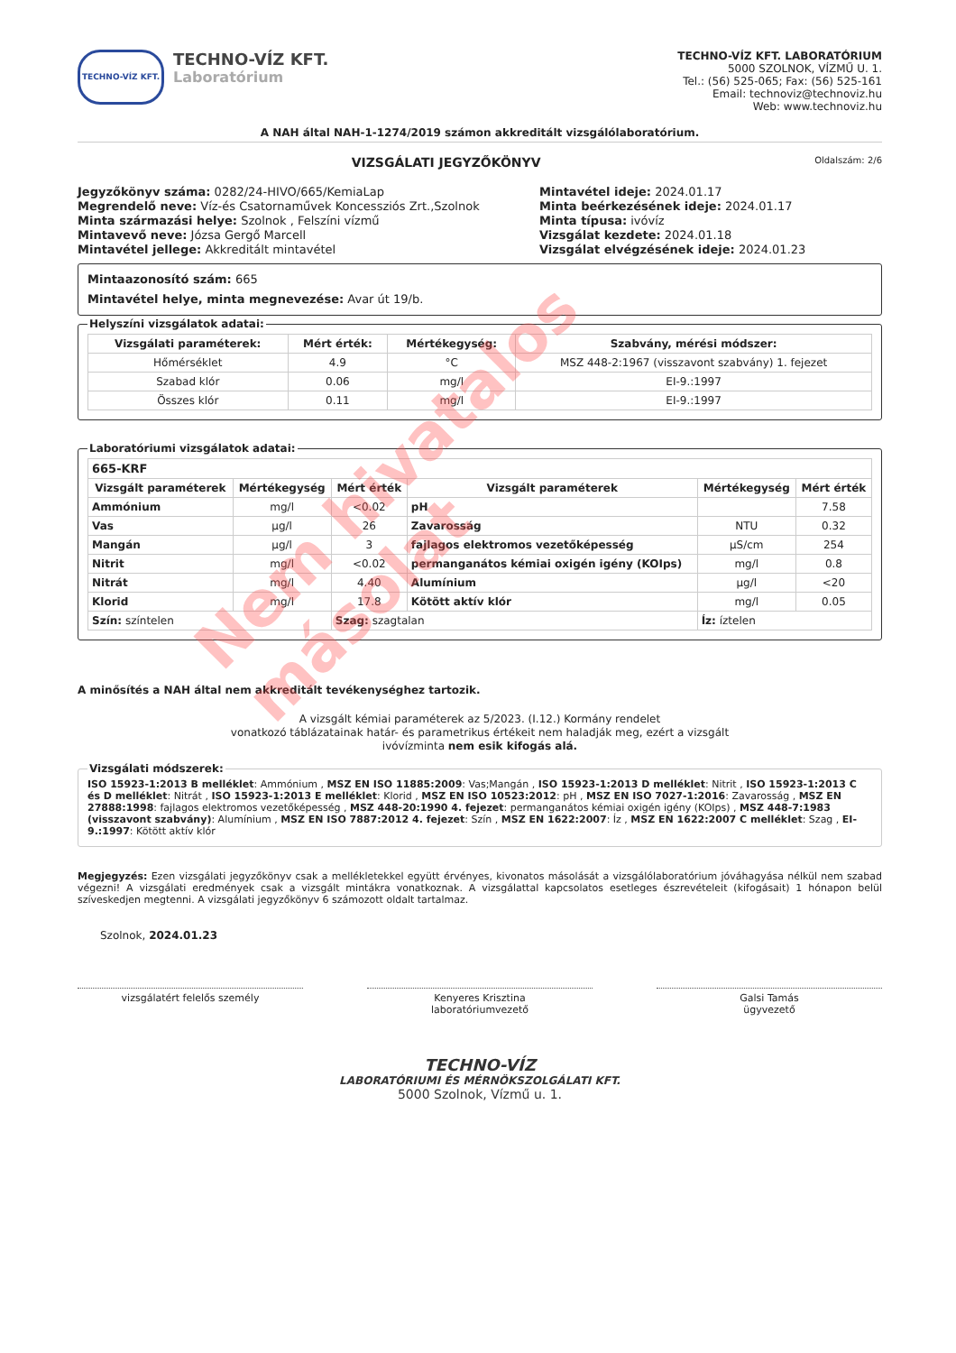TECHNO-VÍZ KFT.
TECHNO-VÍZ KFT.
Laboratórium
TECHNO-VÍZ KFT. LABORATÓRIUM
5000 SZOLNOK, VÍZMŰ U. 1.
Tel.: (56) 525-065; Fax: (56) 525-161
Email: technoviz@technoviz.hu
Web: www.technoviz.hu
A NAH által NAH-1-1274/2019 számon akkreditált vizsgálólaboratórium.
VIZSGÁLATI JEGYZŐKÖNYV Oldalszám: 2/6
Jegyzőkönyv száma: 0282/24-HIVO/665/KemiaLap
Megrendelő neve: Víz-és Csatornaművek Koncessziós Zrt.,Szolnok
Minta származási helye: Szolnok , Felszíni vízmű
Mintavevő neve: Józsa Gergő Marcell
Mintavétel jellege: Akkreditált mintavétel
Mintavétel ideje: 2024.01.17
Minta beérkezésének ideje: 2024.01.17
Minta típusa: ivóvíz
Vizsgálat kezdete: 2024.01.18
Vizsgálat elvégzésének ideje: 2024.01.23
Mintaazonosító szám: 665
Mintavétel helye, minta megnevezése: Avar út 19/b.
Helyszíni vizsgálatok adatai:
| Vizsgálati paraméterek: | Mért érték: | Mértékegység: | Szabvány, mérési módszer: |
| --- | --- | --- | --- |
| Hőmérséklet | 4.9 | °C | MSZ 448-2:1967 (visszavont szabvány) 1. fejezet |
| Szabad klór | 0.06 | mg/l | EI-9.:1997 |
| Összes klór | 0.11 | mg/l | EI-9.:1997 |
Laboratóriumi vizsgálatok adatai:
| 665-KRF | | | | | |
| Vizsgált paraméterek | Mértékegység | Mért érték | Vizsgált paraméterek | Mértékegység | Mért érték |
| Ammónium | mg/l | <0.02 | pH | | 7.58 |
| Vas | µg/l | 26 | Zavarosság | NTU | 0.32 |
| Mangán | µg/l | 3 | fajlagos elektromos vezetőképesség | µS/cm | 254 |
| Nitrit | mg/l | <0.02 | permanganátos kémiai oxigén igény (KOIps) | mg/l | 0.8 |
| Nitrát | mg/l | 4.40 | Alumínium | µg/l | <20 |
| Klorid | mg/l | 17.8 | Kötött aktív klór | mg/l | 0.05 |
| Szín: színtelen | | Szag: szagtalan | | Íz: íztelen | |
A minősítés a NAH által nem akkreditált tevékenységhez tartozik.
A vizsgált kémiai paraméterek az 5/2023. (I.12.) Kormány rendelet
vonatkozó táblázatainak határ- és parametrikus értékeit nem haladják meg, ezért a vizsgált
ivóvízminta nem esik kifogás alá.
Vizsgálati módszerek: ISO 15923-1:2013 B melléklet: Ammónium , MSZ EN ISO 11885:2009: Vas;Mangán , ISO 15923-1:2013 D melléklet: Nitrit , ISO 15923-1:2013 C és D melléklet: Nitrát , ISO 15923-1:2013 E melléklet: Klorid , MSZ EN ISO 10523:2012: pH , MSZ EN ISO 7027-1:2016: Zavarosság , MSZ EN 27888:1998: fajlagos elektromos vezetőképesség , MSZ 448-20:1990 4. fejezet: permanganátos kémiai oxigén igény (KOIps) , MSZ 448-7:1983 (visszavont szabvány): Alumínium , MSZ EN ISO 7887:2012 4. fejezet: Szín , MSZ EN 1622:2007: Íz , MSZ EN 1622:2007 C melléklet: Szag , EI-9.:1997: Kötött aktív klór
Megjegyzés: Ezen vizsgálati jegyzőkönyv csak a mellékletekkel együtt érvényes, kivonatos másolását a vizsgálólaboratórium jóváhagyása nélkül nem szabad végezni! A vizsgálati eredmények csak a vizsgált mintákra vonatkoznak. A vizsgálattal kapcsolatos esetleges észrevételeit (kifogásait) 1 hónapon belül szíveskedjen megtenni. A vizsgálati jegyzőkönyv 6 számozott oldalt tartalmaz.
Szolnok, 2024.01.23
vizsgálatért felelős személy Kenyeres Krisztina
laboratóriumvezető
Galsi Tamás
ügyvezető
TECHNO-VÍZ
LABORATÓRIUMI ÉS MÉRNÖKSZOLGÁLATI KFT.
5000 Szolnok, Vízmű u. 1.
Nem hivatalos másolat